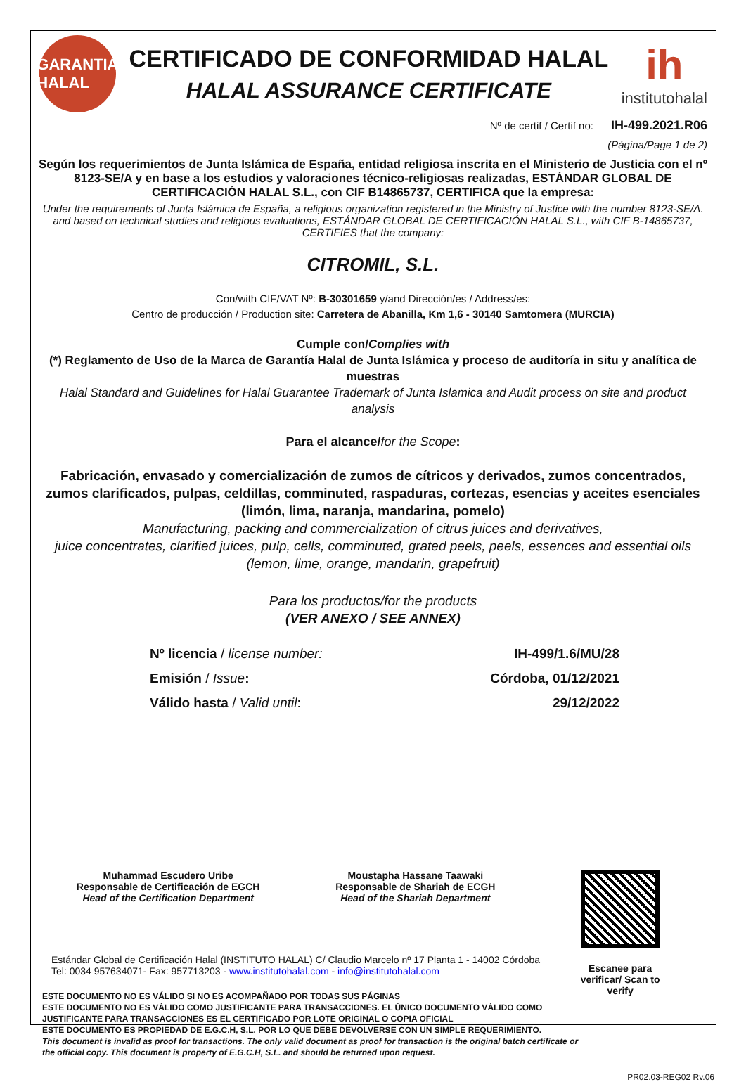GARANTIA HALAL
CERTIFICADO DE CONFORMIDAD HALAL
HALAL ASSURANCE CERTIFICATE
ih
institutohalal
Nº de certif / Certif no: IH-499.2021.R06
(Página/Page 1 de 2)
Según los requerimientos de Junta Islámica de España, entidad religiosa inscrita en el Ministerio de Justicia con el nº 8123-SE/A y en base a los estudios y valoraciones técnico-religiosas realizadas, ESTÁNDAR GLOBAL DE CERTIFICACIÓN HALAL S.L., con CIF B14865737, CERTIFICA que la empresa:
Under the requirements of Junta Islámica de España, a religious organization registered in the Ministry of Justice with the number 8123-SE/A. and based on technical studies and religious evaluations, ESTÁNDAR GLOBAL DE CERTIFICACIÓN HALAL S.L., with CIF B-14865737, CERTIFIES that the company:
CITROMIL, S.L.
Con/with CIF/VAT Nº: B-30301659 y/and Dirección/es / Address/es:
Centro de producción / Production site: Carretera de Abanilla, Km 1,6 - 30140 Samtomera (MURCIA)
Cumple con/Complies with
(*) Reglamento de Uso de la Marca de Garantía Halal de Junta Islámica y proceso de auditoría in situ y analítica de muestras
Halal Standard and Guidelines for Halal Guarantee Trademark of Junta Islamica and Audit process on site and product analysis
Para el alcance/for the Scope:
Fabricación, envasado y comercialización de zumos de cítricos y derivados, zumos concentrados, zumos clarificados, pulpas, celdillas, comminuted, raspaduras, cortezas, esencias y aceites esenciales (limón, lima, naranja, mandarina, pomelo)
Manufacturing, packing and commercialization of citrus juices and derivatives,
juice concentrates, clarified juices, pulp, cells, comminuted, grated peels, peels, essences and essential oils
(lemon, lime, orange, mandarin, grapefruit)
Para los productos/for the products
(VER ANEXO / SEE ANNEX)
Nº licencia / license number:
Emisión / Issue:
Válido hasta / Valid until:
IH-499/1.6/MU/28
Córdoba, 01/12/2021
29/12/2022
Muhammad Escudero Uribe
Responsable de Certificación de EGCH
Head of the Certification Department
Moustapha Hassane Taawaki
Responsable de Shariah de ECGH
Head of the Shariah Department
Escanee para verificar/ Scan to verify
Estándar Global de Certificación Halal (INSTITUTO HALAL) C/ Claudio Marcelo nº 17 Planta 1 - 14002 Córdoba
Tel: 0034 957634071- Fax: 957713203 - www.institutohalal.com - info@institutohalal.com
ESTE DOCUMENTO NO ES VÁLIDO SI NO ES ACOMPAÑADO POR TODAS SUS PÁGINAS
ESTE DOCUMENTO NO ES VÁLIDO COMO JUSTIFICANTE PARA TRANSACCIONES. EL ÚNICO DOCUMENTO VÁLIDO COMO JUSTIFICANTE PARA TRANSACCIONES ES EL CERTIFICADO POR LOTE ORIGINAL O COPIA OFICIAL
ESTE DOCUMENTO ES PROPIEDAD DE E.G.C.H, S.L. POR LO QUE DEBE DEVOLVERSE CON UN SIMPLE REQUERIMIENTO.
This document is invalid as proof for transactions. The only valid document as proof for transaction is the original batch certificate or the official copy. This document is property of E.G.C.H, S.L. and should be returned upon request.
PR02.03-REG02 Rv.06